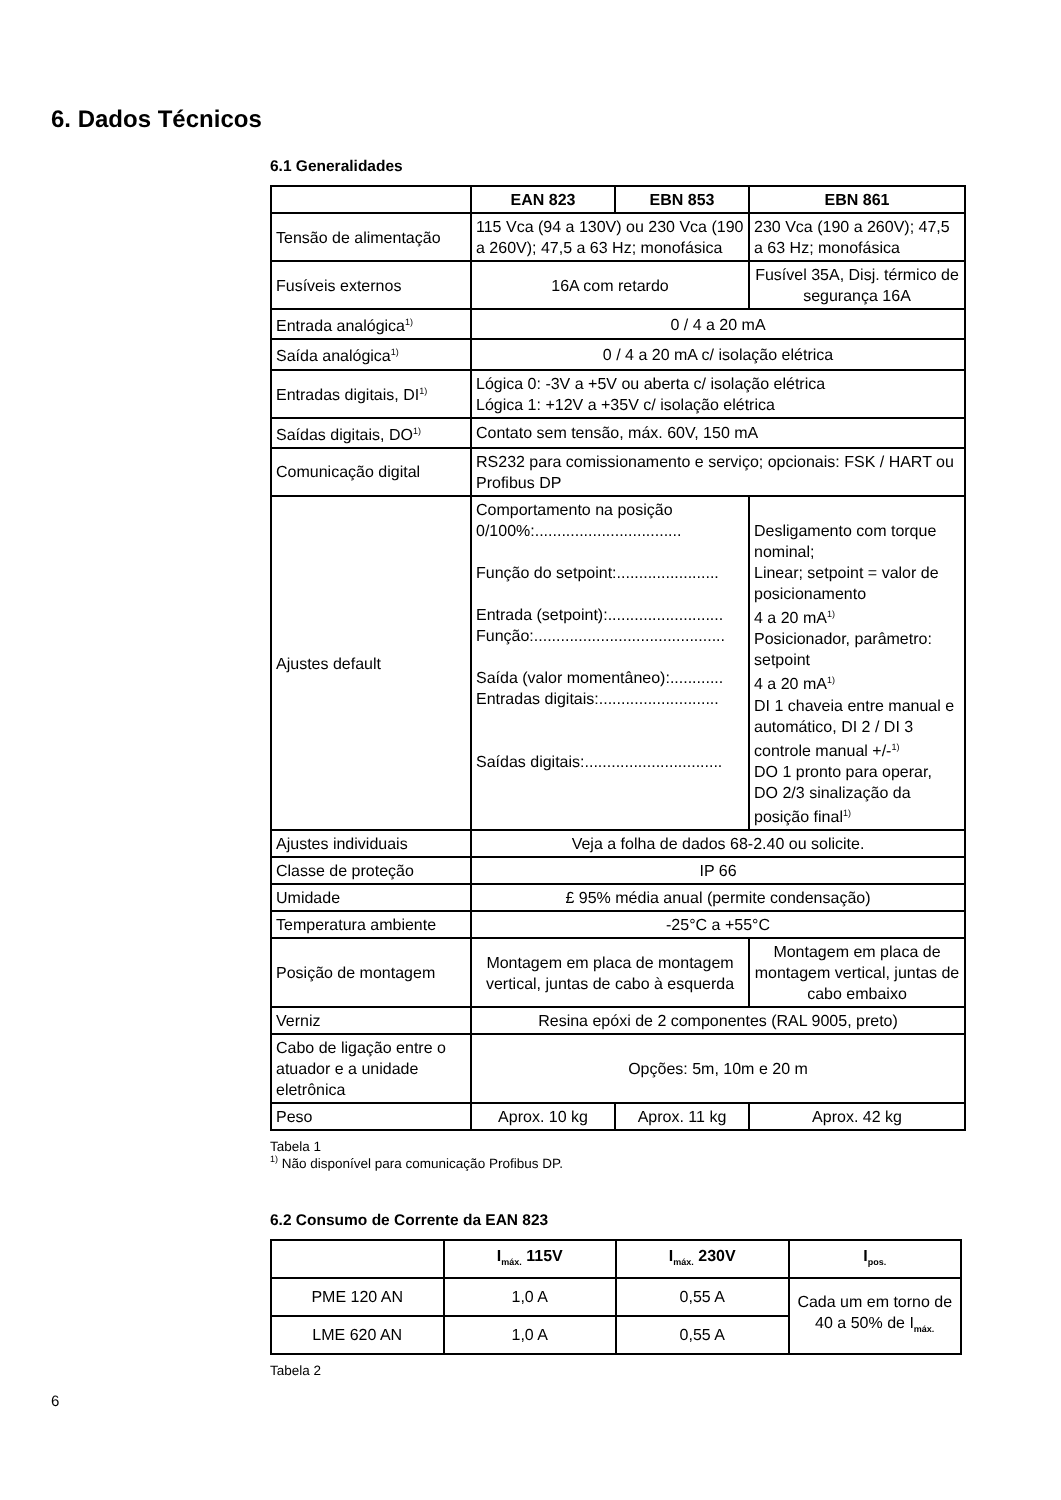6. Dados Técnicos
6.1 Generalidades
| | EAN 823 | EBN 853 | EBN 861 |
| --- | --- | --- | --- |
| Tensão de alimentação | 115 Vca (94 a 130V) ou 230 Vca (190 a 260V); 47,5 a 63 Hz; monofásica | | 230 Vca (190 a 260V); 47,5 a 63 Hz; monofásica |
| Fusíveis externos | 16A com retardo | | Fusível 35A, Disj. térmico de segurança 16A |
| Entrada analógica<sup>1)</sup> | 0 / 4 a 20 mA | | |
| Saída analógica<sup>1)</sup> | 0 / 4 a 20 mA c/ isolação elétrica | | |
| Entradas digitais, DI<sup>1)</sup> | Lógica 0: -3V a +5V ou aberta c/ isolação elétrica Lógica 1: +12V a +35V c/ isolação elétrica | | |
| Saídas digitais, DO<sup>1)</sup> | Contato sem tensão, máx. 60V, 150 mA | | |
| Comunicação digital | RS232 para comissionamento e serviço; opcionais: FSK / HART ou Profibus DP | | |
| Ajustes default | Comportamento na posição 0/100%:................................. Função do setpoint:....................... Entrada (setpoint):.......................... Função:........................................... Saída (valor momentâneo):............ Entradas digitais:........................... Saídas digitais:............................... | | Desligamento com torque nominal; Linear; setpoint = valor de posicionamento 4 a 20 mA<sup>1)</sup> Posicionador, parâmetro: setpoint 4 a 20 mA<sup>1)</sup> DI 1 chaveia entre manual e automático, DI 2 / DI 3 controle manual +/-<sup>1)</sup> DO 1 pronto para operar, DO 2/3 sinalização da posição final<sup>1)</sup> |
| Ajustes individuais | Veja a folha de dados 68-2.40 ou solicite. | | |
| Classe de proteção | IP 66 | | |
| Umidade | £ 95% média anual (permite condensação) | | |
| Temperatura ambiente | -25°C a +55°C | | |
| Posição de montagem | Montagem em placa de montagem vertical, juntas de cabo à esquerda | | Montagem em placa de montagem vertical, juntas de cabo embaixo |
| Verniz | Resina epóxi de 2 componentes (RAL 9005, preto) | | |
| Cabo de ligação entre o atuador e a unidade eletrônica | Opções: 5m, 10m e 20 m | | |
| Peso | Aprox. 10 kg | Aprox. 11 kg | Aprox. 42 kg |
Tabela 1
<sup>1)</sup> Não disponível para comunicação Profibus DP.
6.2 Consumo de Corrente da EAN 823
| | I<sub>máx.</sub> 115V | I<sub>máx.</sub> 230V | I<sub>pos.</sub> |
| --- | --- | --- | --- |
| PME 120 AN | 1,0 A | 0,55 A | Cada um em torno de 40 a 50% de I<sub>máx.</sub> |
| LME 620 AN | 1,0 A | 0,55 A | |
Tabela 2
6